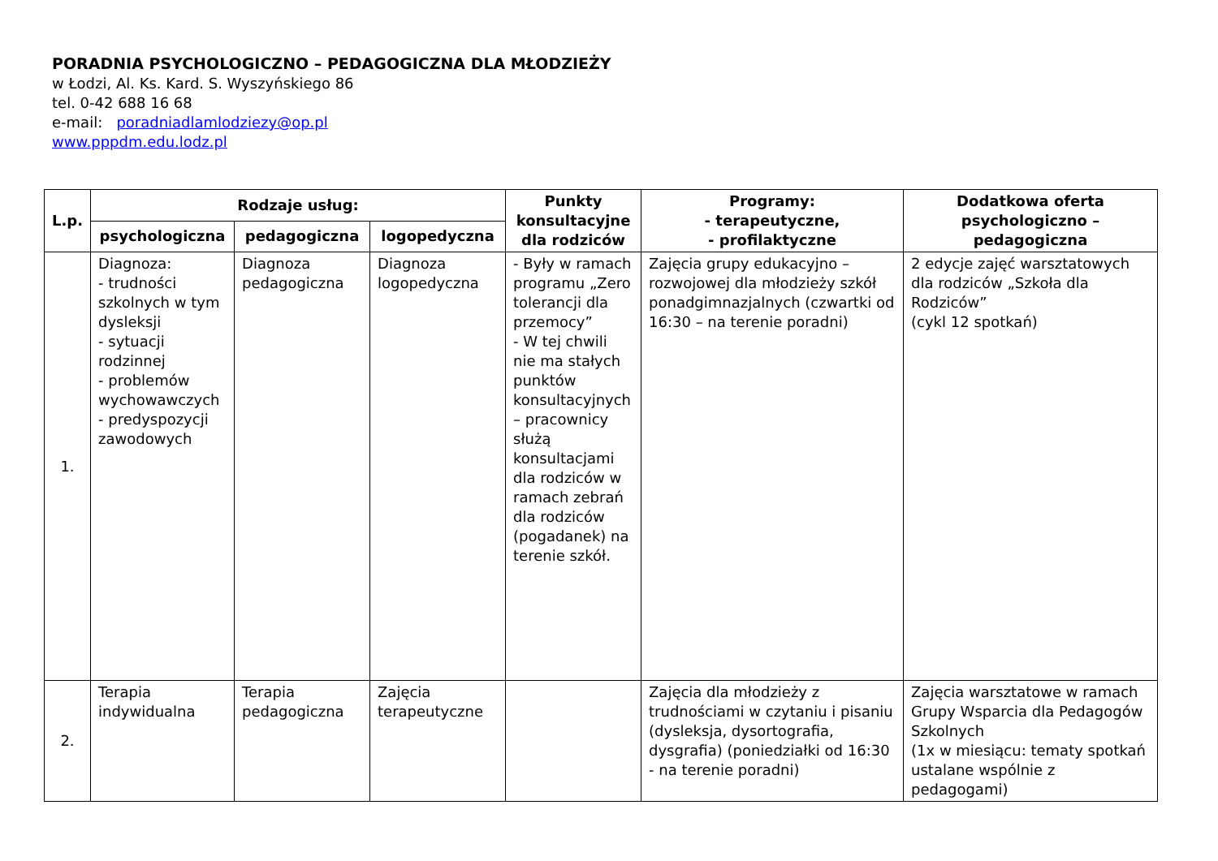PORADNIA PSYCHOLOGICZNO – PEDAGOGICZNA DLA MŁODZIEŻY
w Łodzi, Al. Ks. Kard. S. Wyszyńskiego 86
tel. 0-42 688 16 68
e-mail: poradniadlamlodziezy@op.pl
www.pppdm.edu.lodz.pl
| L.p. | Rodzaje usług: | | | Punkty konsultacyjne dla rodziców | Programy: - terapeutyczne, - profilaktyczne | Dodatkowa oferta psychologiczno – pedagogiczna |
| --- | --- | --- | --- | --- | --- | --- |
| | psychologiczna | pedagogiczna | logopedyczna | | | |
| 1. | Diagnoza: - trudności szkolnych w tym dysleksji - sytuacji rodzinnej - problemów wychowawczych - predyspozycji zawodowych | Diagnoza pedagogiczna | Diagnoza logopedyczna | - Były w ramach programu „Zero tolerancji dla przemocy” - W tej chwili nie ma stałych punktów konsultacyjnych – pracownicy służą konsultacjami dla rodziców w ramach zebrań dla rodziców (pogadanek) na terenie szkół. | Zajęcia grupy edukacyjno – rozwojowej dla młodzieży szkół ponadgimnazjalnych (czwartki od 16:30 – na terenie poradni) | 2 edycje zajęć warsztatowych dla rodziców „Szkoła dla Rodziców” (cykl 12 spotkań) |
| 2. | Terapia indywidualna | Terapia pedagogiczna | Zajęcia terapeutyczne | | Zajęcia dla młodzieży z trudnościami w czytaniu i pisaniu (dysleksja, dysortografia, dysgrafia) (poniedziałki od 16:30 - na terenie poradni) | Zajęcia warsztatowe w ramach Grupy Wsparcia dla Pedagogów Szkolnych (1x w miesiącu: tematy spotkań ustalane wspólnie z pedagogami) |